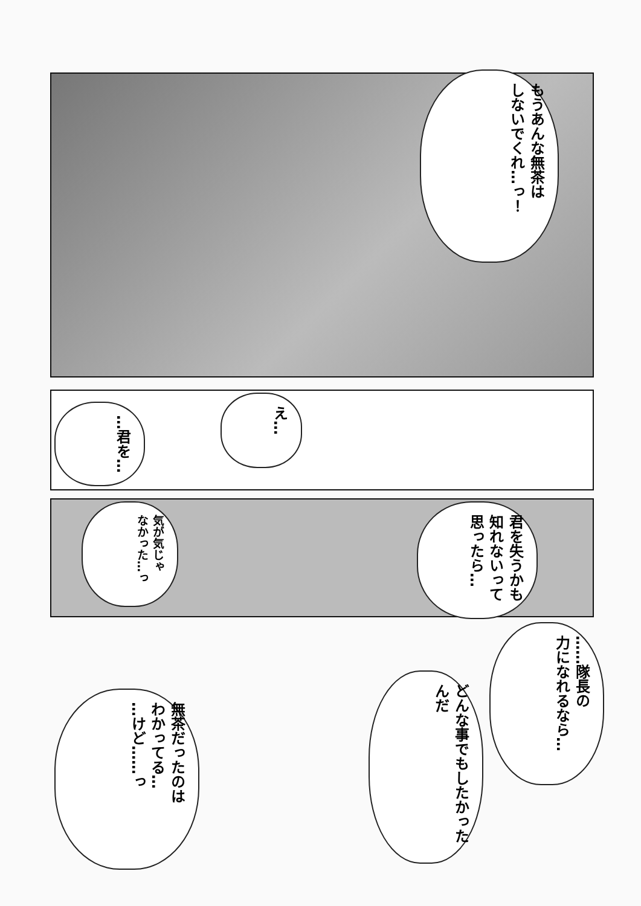もうあんな無茶は
しないでくれ…っ！
え…
…君を…
気が気じゃ
なかった…っ
君を失うかも
知れないって
思ったら…
……隊長の
力になれるなら…
どんな事でもしたかったんだ
無茶だったのは
わかってる…
…けど……っ